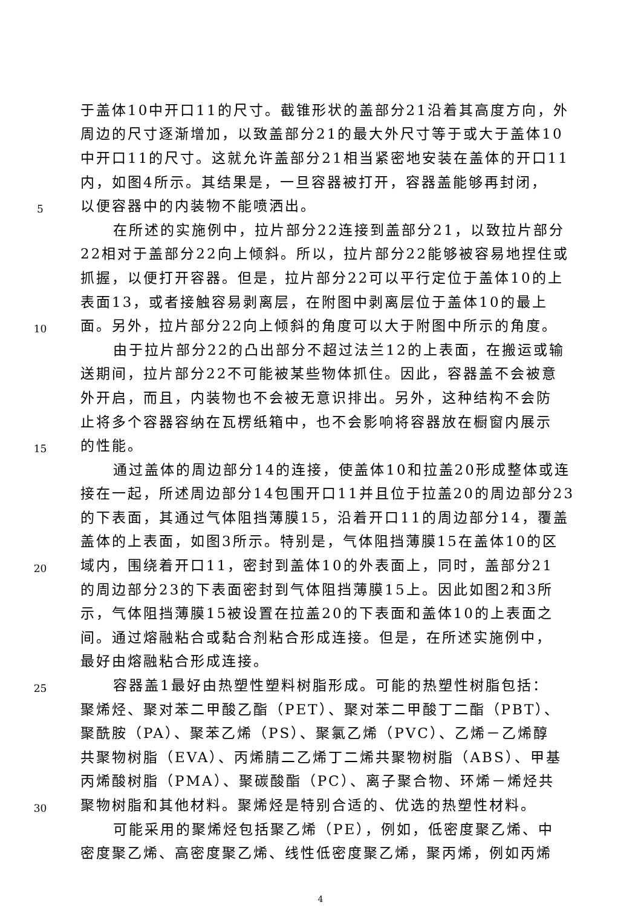于盖体10中开口11的尺寸。截锥形状的盖部分21沿着其高度方向，外
周边的尺寸逐渐增加，以致盖部分21的最大外尺寸等于或大于盖体10
中开口11的尺寸。这就允许盖部分21相当紧密地安装在盖体的开口11
内，如图4所示。其结果是，一旦容器被打开，容器盖能够再封闭，
5 以便容器中的内装物不能喷洒出。
在所述的实施例中，拉片部分22连接到盖部分21，以致拉片部分
22相对于盖部分22向上倾斜。所以，拉片部分22能够被容易地捏住或
抓握，以便打开容器。但是，拉片部分22可以平行定位于盖体10的上
表面13，或者接触容易剥离层，在附图中剥离层位于盖体10的最上
10 面。另外，拉片部分22向上倾斜的角度可以大于附图中所示的角度。
由于拉片部分22的凸出部分不超过法兰12的上表面，在搬运或输
送期间，拉片部分22不可能被某些物体抓住。因此，容器盖不会被意
外开启，而且，内装物也不会被无意识排出。另外，这种结构不会防
止将多个容器容纳在瓦楞纸箱中，也不会影响将容器放在橱窗内展示
15 的性能。
通过盖体的周边部分14的连接，使盖体10和拉盖20形成整体或连
接在一起，所述周边部分14包围开口11并且位于拉盖20的周边部分23
的下表面，其通过气体阻挡薄膜15，沿着开口11的周边部分14，覆盖
盖体的上表面，如图3所示。特别是，气体阻挡薄膜15在盖体10的区
20 域内，围绕着开口11，密封到盖体10的外表面上，同时，盖部分21
的周边部分23的下表面密封到气体阻挡薄膜15上。因此如图2和3所
示，气体阻挡薄膜15被设置在拉盖20的下表面和盖体10的上表面之
间。通过熔融粘合或黏合剂粘合形成连接。但是，在所述实施例中，
最好由熔融粘合形成连接。
25 容器盖1最好由热塑性塑料树脂形成。可能的热塑性树脂包括：
聚烯烃、聚对苯二甲酸乙酯（PET）、聚对苯二甲酸丁二酯（PBT）、
聚酰胺（PA）、聚苯乙烯（PS）、聚氯乙烯（PVC）、乙烯－乙烯醇
共聚物树脂（EVA）、丙烯腈二乙烯丁二烯共聚物树脂（ABS）、甲基
丙烯酸树脂（PMA）、聚碳酸酯（PC）、离子聚合物、环烯－烯烃共
30 聚物树脂和其他材料。聚烯烃是特别合适的、优选的热塑性材料。
可能采用的聚烯烃包括聚乙烯（PE），例如，低密度聚乙烯、中
密度聚乙烯、高密度聚乙烯、线性低密度聚乙烯，聚丙烯，例如丙烯
4